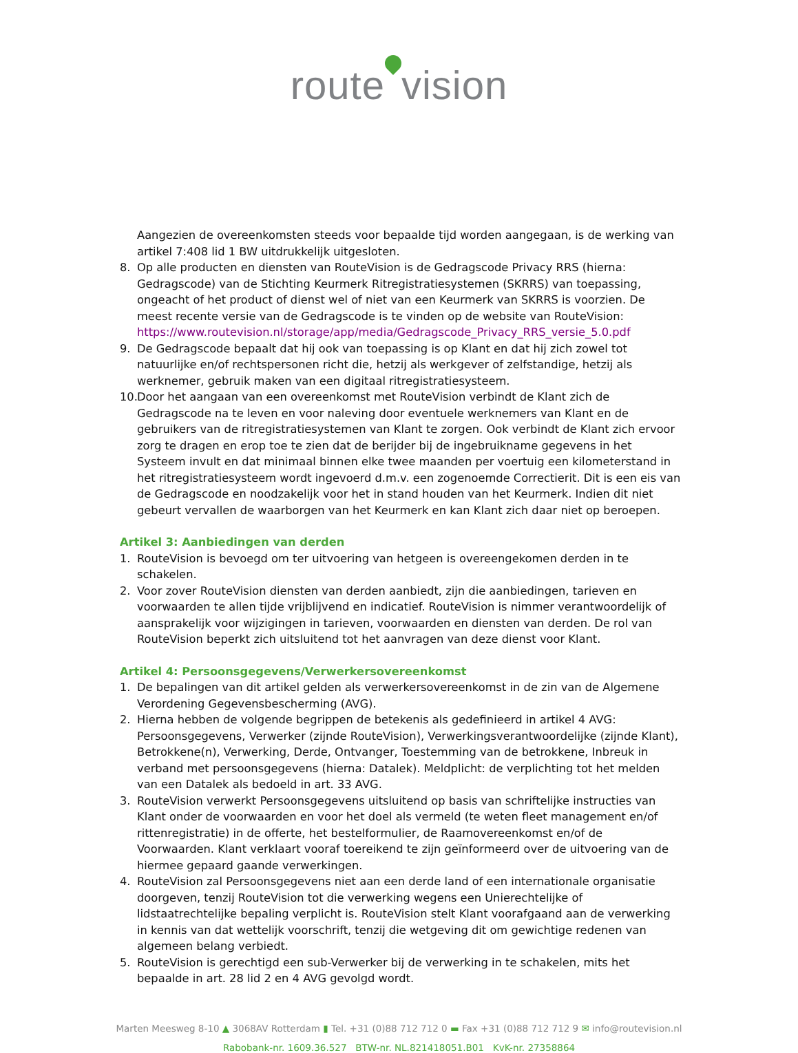route vision
Aangezien de overeenkomsten steeds voor bepaalde tijd worden aangegaan, is de werking van artikel 7:408 lid 1 BW uitdrukkelijk uitgesloten.
8. Op alle producten en diensten van RouteVision is de Gedragscode Privacy RRS (hierna: Gedragscode) van de Stichting Keurmerk Ritregistratiesystemen (SKRRS) van toepassing, ongeacht of het product of dienst wel of niet van een Keurmerk van SKRRS is voorzien. De meest recente versie van de Gedragscode is te vinden op de website van RouteVision: https://www.routevision.nl/storage/app/media/Gedragscode_Privacy_RRS_versie_5.0.pdf
9. De Gedragscode bepaalt dat hij ook van toepassing is op Klant en dat hij zich zowel tot natuurlijke en/of rechtspersonen richt die, hetzij als werkgever of zelfstandige, hetzij als werknemer, gebruik maken van een digitaal ritregistratiesysteem.
10.
Door het aangaan van een overeenkomst met RouteVision verbindt de Klant zich de Gedragscode na te leven en voor naleving door eventuele werknemers van Klant en de gebruikers van de ritregistratiesystemen van Klant te zorgen. Ook verbindt de Klant zich ervoor zorg te dragen en erop toe te zien dat de berijder bij de ingebruikname gegevens in het Systeem invult en dat minimaal binnen elke twee maanden per voertuig een kilometerstand in het ritregistratiesysteem wordt ingevoerd d.m.v. een zogenoemde Correctierit. Dit is een eis van de Gedragscode en noodzakelijk voor het in stand houden van het Keurmerk. Indien dit niet gebeurt vervallen de waarborgen van het Keurmerk en kan Klant zich daar niet op beroepen.
Artikel 3: Aanbiedingen van derden
1. RouteVision is bevoegd om ter uitvoering van hetgeen is overeengekomen derden in te schakelen.
2. Voor zover RouteVision diensten van derden aanbiedt, zijn die aanbiedingen, tarieven en voorwaarden te allen tijde vrijblijvend en indicatief. RouteVision is nimmer verantwoordelijk of aansprakelijk voor wijzigingen in tarieven, voorwaarden en diensten van derden. De rol van RouteVision beperkt zich uitsluitend tot het aanvragen van deze dienst voor Klant.
Artikel 4: Persoonsgegevens/Verwerkersovereenkomst
1. De bepalingen van dit artikel gelden als verwerkersovereenkomst in de zin van de Algemene Verordening Gegevensbescherming (AVG).
2. Hierna hebben de volgende begrippen de betekenis als gedefinieerd in artikel 4 AVG: Persoonsgegevens, Verwerker (zijnde RouteVision), Verwerkingsverantwoordelijke (zijnde Klant), Betrokkene(n), Verwerking, Derde, Ontvanger, Toestemming van de betrokkene, Inbreuk in verband met persoonsgegevens (hierna: Datalek). Meldplicht: de verplichting tot het melden van een Datalek als bedoeld in art. 33 AVG.
3. RouteVision verwerkt Persoonsgegevens uitsluitend op basis van schriftelijke instructies van Klant onder de voorwaarden en voor het doel als vermeld (te weten fleet management en/of rittenregistratie) in de offerte, het bestelformulier, de Raamovereenkomst en/of de Voorwaarden. Klant verklaart vooraf toereikend te zijn geïnformeerd over de uitvoering van de hiermee gepaard gaande verwerkingen.
4. RouteVision zal Persoonsgegevens niet aan een derde land of een internationale organisatie doorgeven, tenzij RouteVision tot die verwerking wegens een Unierechtelijke of lidstaatrechtelijke bepaling verplicht is. RouteVision stelt Klant voorafgaand aan de verwerking in kennis van dat wettelijk voorschrift, tenzij die wetgeving dit om gewichtige redenen van algemeen belang verbiedt.
5. RouteVision is gerechtigd een sub-Verwerker bij de verwerking in te schakelen, mits het bepaalde in art. 28 lid 2 en 4 AVG gevolgd wordt.
Marten Meesweg 8-10 ▲ 3068AV Rotterdam ▮ Tel. +31 (0)88 712 712 0 ▬ Fax +31 (0)88 712 712 9 ✉ info@routevision.nl
Rabobank-nr. 1609.36.527 BTW-nr. NL.821418051.B01 KvK-nr. 27358864